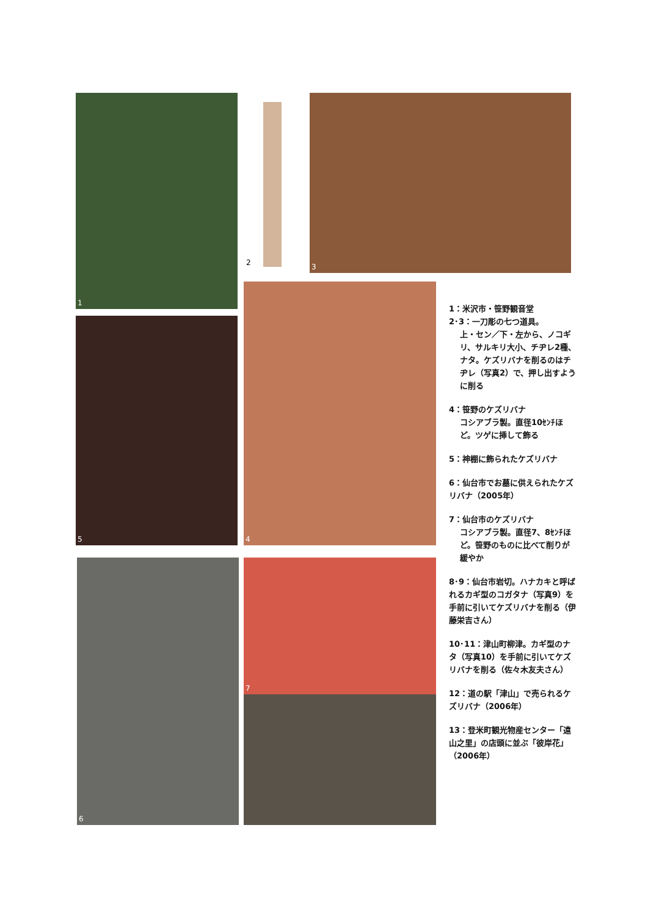1
2
3
5
4
6 7
1：米沢市・笹野観音堂
2･3：一刀彫の七つ道具。
上・セン／下・左から、ノコギリ、サルキリ大小、チヂレ2種、ナタ。ケズリバナを削るのはチヂレ（写真2）で、押し出すように削る
4：笹野のケズリバナ
コシアブラ製。直径10ｾﾝﾁほど。ツゲに挿して飾る
5：神棚に飾られたケズリバナ
6：仙台市でお墓に供えられたケズリバナ（2005年）
7：仙台市のケズリバナ
コシアブラ製。直径7、8ｾﾝﾁほど。笹野のものに比べて削りが緩やか
8･9：仙台市岩切。ハナカキと呼ばれるカギ型のコガタナ（写真9）を手前に引いてケズリバナを削る（伊藤栄吉さん）
10･11：津山町柳津。カギ型のナタ（写真10）を手前に引いてケズリバナを削る（佐々木友夫さん）
12：道の駅「津山」で売られるケズリバナ（2006年）
13：登米町観光物産センター「遠山之里」の店頭に並ぶ「彼岸花」（2006年）